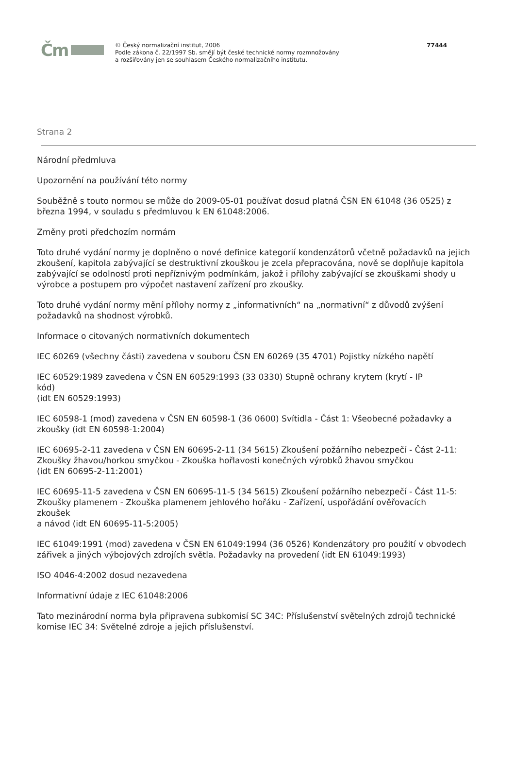Čm
© Český normalizační institut, 2006
Podle zákona č. 22/1997 Sb. smějí být české technické normy rozmnožovány
a rozšiřovány jen se souhlasem Českého normalizačního institutu.
77444
Strana 2
Národní předmluva
Upozornění na používání této normy
Souběžně s touto normou se může do 2009-05-01 používat dosud platná ČSN EN 61048 (36 0525) z března 1994, v souladu s předmluvou k EN 61048:2006.
Změny proti předchozím normám
Toto druhé vydání normy je doplněno o nové definice kategorií kondenzátorů včetně požadavků na jejich zkoušení, kapitola zabývající se destruktivní zkouškou je zcela přepracována, nově se doplňuje kapitola zabývající se odolností proti nepříznivým podmínkám, jakož i přílohy zabývající se zkouškami shody u výrobce a postupem pro výpočet nastavení zařízení pro zkoušky.
Toto druhé vydání normy mění přílohy normy z „informativních“ na „normativní“ z důvodů zvýšení požadavků na shodnost výrobků.
Informace o citovaných normativních dokumentech
IEC 60269 (všechny části) zavedena v souboru ČSN EN 60269 (35 4701) Pojistky nízkého napětí
IEC 60529:1989 zavedena v ČSN EN 60529:1993 (33 0330) Stupně ochrany krytem (krytí - IP
kód)
(idt EN 60529:1993)
IEC 60598-1 (mod) zavedena v ČSN EN 60598-1 (36 0600) Svítidla - Část 1: Všeobecné požadavky a zkoušky (idt EN 60598-1:2004)
IEC 60695-2-11 zavedena v ČSN EN 60695-2-11 (34 5615) Zkoušení požárního nebezpečí - Část 2-11: Zkoušky žhavou/horkou smyčkou - Zkouška hořlavosti konečných výrobků žhavou smyčkou
(idt EN 60695-2-11:2001)
IEC 60695-11-5 zavedena v ČSN EN 60695-11-5 (34 5615) Zkoušení požárního nebezpečí - Část 11-5: Zkoušky plamenem - Zkouška plamenem jehlového hořáku - Zařízení, uspořádání ověřovacích
zkoušek
a návod (idt EN 60695-11-5:2005)
IEC 61049:1991 (mod) zavedena v ČSN EN 61049:1994 (36 0526) Kondenzátory pro použití v obvodech zářivek a jiných výbojových zdrojích světla. Požadavky na provedení (idt EN 61049:1993)
ISO 4046-4:2002 dosud nezavedena
Informativní údaje z IEC 61048:2006
Tato mezinárodní norma byla připravena subkomisí SC 34C: Příslušenství světelných zdrojů technické komise IEC 34: Světelné zdroje a jejich příslušenství.